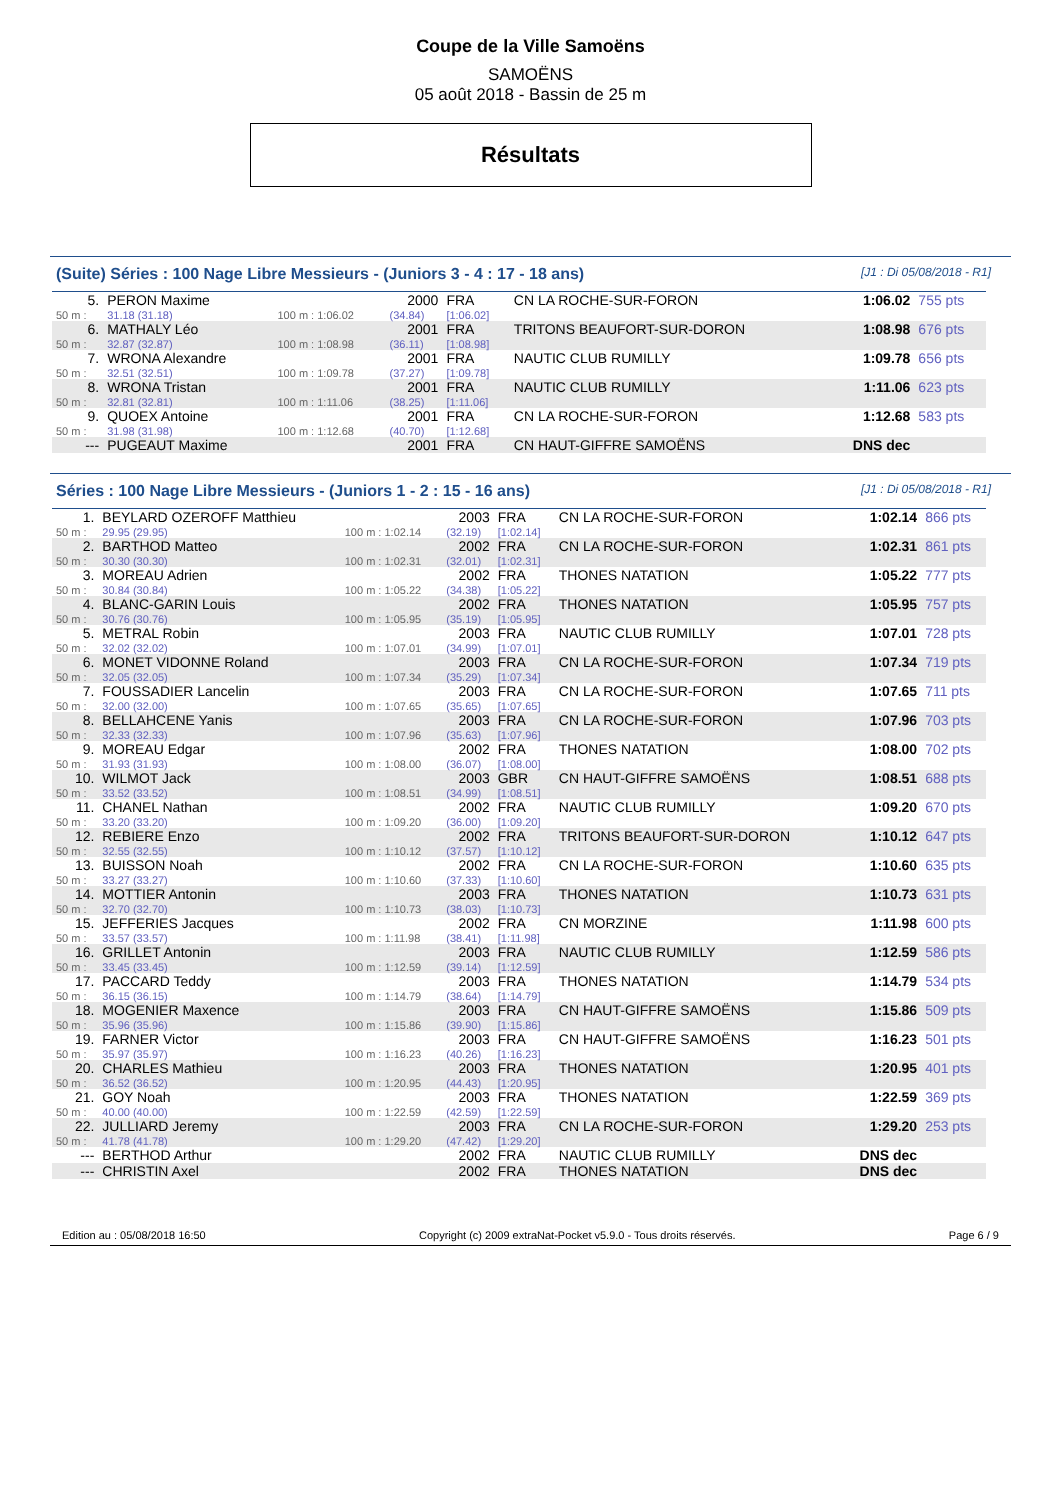Coupe de la Ville Samoëns
SAMOËNS
05 août 2018 - Bassin de 25 m
Résultats
(Suite) Séries : 100 Nage Libre Messieurs - (Juniors 3 - 4 : 17 - 18 ans) [J1 : Di 05/08/2018 - R1]
| 5. | PERON Maxime | | 2000 | FRA | CN LA ROCHE-SUR-FORON | 1:06.02 | 755 pts |
| 50 m : | 31.18 (31.18) | 100 m : 1:06.02 | (34.84) | [1:06.02] | | | |
| 6. | MATHALY Léo | | 2001 | FRA | TRITONS BEAUFORT-SUR-DORON | 1:08.98 | 676 pts |
| 50 m : | 32.87 (32.87) | 100 m : 1:08.98 | (36.11) | [1:08.98] | | | |
| 7. | WRONA Alexandre | | 2001 | FRA | NAUTIC CLUB RUMILLY | 1:09.78 | 656 pts |
| 50 m : | 32.51 (32.51) | 100 m : 1:09.78 | (37.27) | [1:09.78] | | | |
| 8. | WRONA Tristan | | 2001 | FRA | NAUTIC CLUB RUMILLY | 1:11.06 | 623 pts |
| 50 m : | 32.81 (32.81) | 100 m : 1:11.06 | (38.25) | [1:11.06] | | | |
| 9. | QUOEX Antoine | | 2001 | FRA | CN LA ROCHE-SUR-FORON | 1:12.68 | 583 pts |
| 50 m : | 31.98 (31.98) | 100 m : 1:12.68 | (40.70) | [1:12.68] | | | |
| --- | PUGEAUT Maxime | | 2001 | FRA | CN HAUT-GIFFRE SAMOËNS | DNS dec | |
Séries : 100 Nage Libre Messieurs - (Juniors 1 - 2 : 15 - 16 ans) [J1 : Di 05/08/2018 - R1]
| 1. | BEYLARD OZEROFF Matthieu | | 2003 | FRA | CN LA ROCHE-SUR-FORON | 1:02.14 | 866 pts |
| 50 m : | 29.95 (29.95) | 100 m : 1:02.14 | (32.19) | [1:02.14] | | | |
| 2. | BARTHOD Matteo | | 2002 | FRA | CN LA ROCHE-SUR-FORON | 1:02.31 | 861 pts |
| 50 m : | 30.30 (30.30) | 100 m : 1:02.31 | (32.01) | [1:02.31] | | | |
| 3. | MOREAU Adrien | | 2002 | FRA | THONES NATATION | 1:05.22 | 777 pts |
| 50 m : | 30.84 (30.84) | 100 m : 1:05.22 | (34.38) | [1:05.22] | | | |
| 4. | BLANC-GARIN Louis | | 2002 | FRA | THONES NATATION | 1:05.95 | 757 pts |
| 50 m : | 30.76 (30.76) | 100 m : 1:05.95 | (35.19) | [1:05.95] | | | |
| 5. | METRAL Robin | | 2003 | FRA | NAUTIC CLUB RUMILLY | 1:07.01 | 728 pts |
| 50 m : | 32.02 (32.02) | 100 m : 1:07.01 | (34.99) | [1:07.01] | | | |
| 6. | MONET VIDONNE Roland | | 2003 | FRA | CN LA ROCHE-SUR-FORON | 1:07.34 | 719 pts |
| 50 m : | 32.05 (32.05) | 100 m : 1:07.34 | (35.29) | [1:07.34] | | | |
| 7. | FOUSSADIER Lancelin | | 2003 | FRA | CN LA ROCHE-SUR-FORON | 1:07.65 | 711 pts |
| 50 m : | 32.00 (32.00) | 100 m : 1:07.65 | (35.65) | [1:07.65] | | | |
| 8. | BELLAHCENE Yanis | | 2003 | FRA | CN LA ROCHE-SUR-FORON | 1:07.96 | 703 pts |
| 50 m : | 32.33 (32.33) | 100 m : 1:07.96 | (35.63) | [1:07.96] | | | |
| 9. | MOREAU Edgar | | 2002 | FRA | THONES NATATION | 1:08.00 | 702 pts |
| 50 m : | 31.93 (31.93) | 100 m : 1:08.00 | (36.07) | [1:08.00] | | | |
| 10. | WILMOT Jack | | 2003 | GBR | CN HAUT-GIFFRE SAMOËNS | 1:08.51 | 688 pts |
| 50 m : | 33.52 (33.52) | 100 m : 1:08.51 | (34.99) | [1:08.51] | | | |
| 11. | CHANEL Nathan | | 2002 | FRA | NAUTIC CLUB RUMILLY | 1:09.20 | 670 pts |
| 50 m : | 33.20 (33.20) | 100 m : 1:09.20 | (36.00) | [1:09.20] | | | |
| 12. | REBIERE Enzo | | 2002 | FRA | TRITONS BEAUFORT-SUR-DORON | 1:10.12 | 647 pts |
| 50 m : | 32.55 (32.55) | 100 m : 1:10.12 | (37.57) | [1:10.12] | | | |
| 13. | BUISSON Noah | | 2002 | FRA | CN LA ROCHE-SUR-FORON | 1:10.60 | 635 pts |
| 50 m : | 33.27 (33.27) | 100 m : 1:10.60 | (37.33) | [1:10.60] | | | |
| 14. | MOTTIER Antonin | | 2003 | FRA | THONES NATATION | 1:10.73 | 631 pts |
| 50 m : | 32.70 (32.70) | 100 m : 1:10.73 | (38.03) | [1:10.73] | | | |
| 15. | JEFFERIES Jacques | | 2002 | FRA | CN MORZINE | 1:11.98 | 600 pts |
| 50 m : | 33.57 (33.57) | 100 m : 1:11.98 | (38.41) | [1:11.98] | | | |
| 16. | GRILLET Antonin | | 2003 | FRA | NAUTIC CLUB RUMILLY | 1:12.59 | 586 pts |
| 50 m : | 33.45 (33.45) | 100 m : 1:12.59 | (39.14) | [1:12.59] | | | |
| 17. | PACCARD Teddy | | 2003 | FRA | THONES NATATION | 1:14.79 | 534 pts |
| 50 m : | 36.15 (36.15) | 100 m : 1:14.79 | (38.64) | [1:14.79] | | | |
| 18. | MOGENIER Maxence | | 2003 | FRA | CN HAUT-GIFFRE SAMOËNS | 1:15.86 | 509 pts |
| 50 m : | 35.96 (35.96) | 100 m : 1:15.86 | (39.90) | [1:15.86] | | | |
| 19. | FARNER Victor | | 2003 | FRA | CN HAUT-GIFFRE SAMOËNS | 1:16.23 | 501 pts |
| 50 m : | 35.97 (35.97) | 100 m : 1:16.23 | (40.26) | [1:16.23] | | | |
| 20. | CHARLES Mathieu | | 2003 | FRA | THONES NATATION | 1:20.95 | 401 pts |
| 50 m : | 36.52 (36.52) | 100 m : 1:20.95 | (44.43) | [1:20.95] | | | |
| 21. | GOY Noah | | 2003 | FRA | THONES NATATION | 1:22.59 | 369 pts |
| 50 m : | 40.00 (40.00) | 100 m : 1:22.59 | (42.59) | [1:22.59] | | | |
| 22. | JULLIARD Jeremy | | 2003 | FRA | CN LA ROCHE-SUR-FORON | 1:29.20 | 253 pts |
| 50 m : | 41.78 (41.78) | 100 m : 1:29.20 | (47.42) | [1:29.20] | | | |
| --- | BERTHOD Arthur | | 2002 | FRA | NAUTIC CLUB RUMILLY | DNS dec | |
| --- | CHRISTIN Axel | | 2002 | FRA | THONES NATATION | DNS dec | |
Edition au : 05/08/2018 16:50 Copyright (c) 2009 extraNat-Pocket v5.9.0 - Tous droits réservés. Page 6 / 9